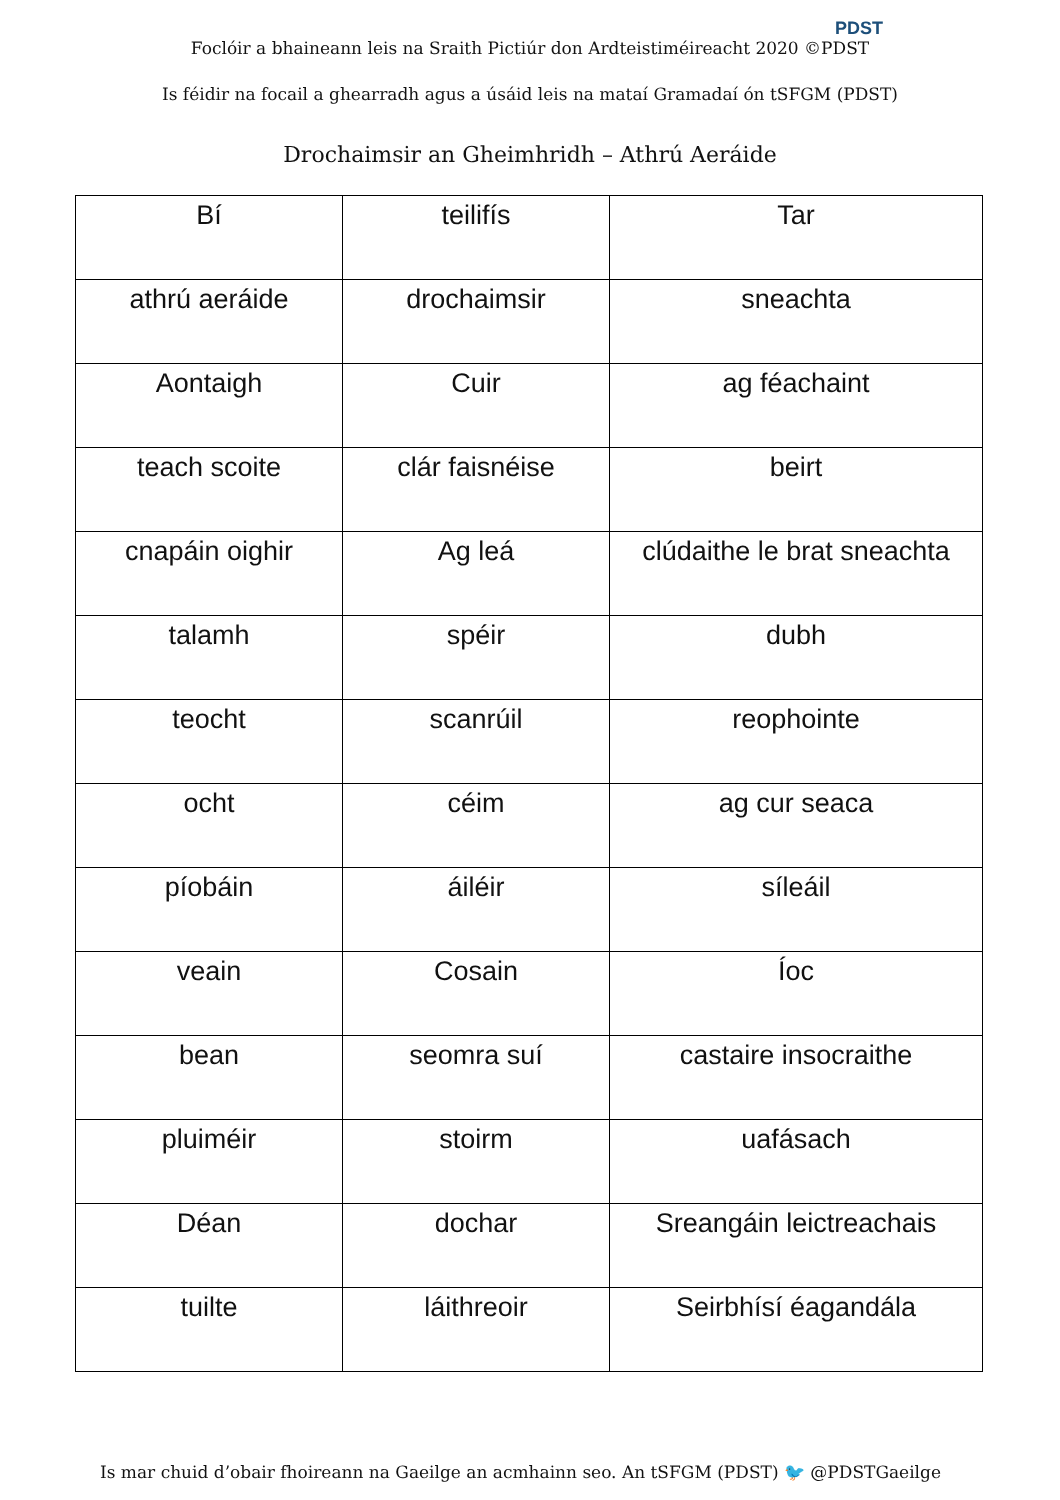Foclóir a bhaineann leis na Sraith Pictiúr don Ardteistiméireacht 2020 ©PDST
PDST
Is féidir na focail a ghearradh agus a úsáid leis na mataí Gramadaí ón tSFGM (PDST)
Drochaimsir an Gheimhridh – Athrú Aeráide
| Bí | teilifís | Tar |
| athrú aeráide | drochaimsir | sneachta |
| Aontaigh | Cuir | ag féachaint |
| teach scoite | clár faisnéise | beirt |
| cnapáin oighir | Ag leá | clúdaithe le brat sneachta |
| talamh | spéir | dubh |
| teocht | scanrúil | reophointe |
| ocht | céim | ag cur seaca |
| píobáin | áiléir | síleáil |
| veain | Cosain | Íoc |
| bean | seomra suí | castaire insocraithe |
| pluiméir | stoirm | uafásach |
| Déan | dochar | Sreangáin leictreachais |
| tuilte | láithreoir | Seirbhísí éagandála |
Is mar chuid d’obair fhoireann na Gaeilge an acmhainn seo. An tSFGM (PDST) 🐦 @PDSTGaeilge